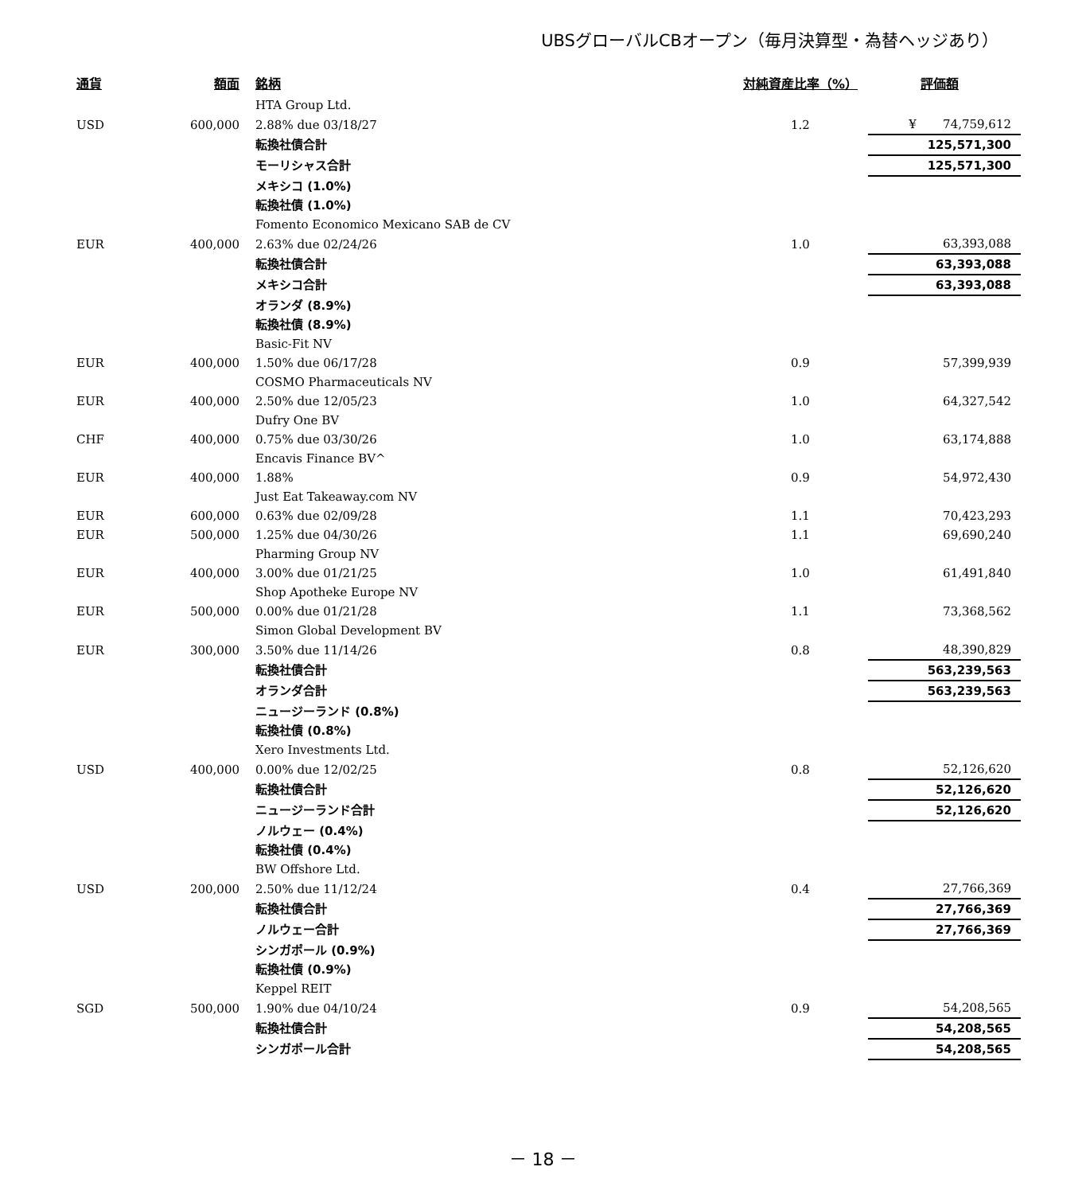UBSグローバルCBオープン（毎月決算型・為替ヘッジあり）
| 通貨 | 額面 | 銘柄 | 対純資産比率（%） | 評価額 |
| --- | --- | --- | --- | --- |
| | | HTA Group Ltd. | | |
| USD | 600,000 | 2.88% due 03/18/27 | 1.2 | ¥ 74,759,612 |
| | | 転換社債合計 | | 125,571,300 |
| | | モーリシャス合計 | | 125,571,300 |
| | | メキシコ (1.0%) | | |
| | | 転換社債 (1.0%) | | |
| | | Fomento Economico Mexicano SAB de CV | | |
| EUR | 400,000 | 2.63% due 02/24/26 | 1.0 | 63,393,088 |
| | | 転換社債合計 | | 63,393,088 |
| | | メキシコ合計 | | 63,393,088 |
| | | オランダ (8.9%) | | |
| | | 転換社債 (8.9%) | | |
| | | Basic-Fit NV | | |
| EUR | 400,000 | 1.50% due 06/17/28 | 0.9 | 57,399,939 |
| | | COSMO Pharmaceuticals NV | | |
| EUR | 400,000 | 2.50% due 12/05/23 | 1.0 | 64,327,542 |
| | | Dufry One BV | | |
| CHF | 400,000 | 0.75% due 03/30/26 | 1.0 | 63,174,888 |
| | | Encavis Finance BV^ | | |
| EUR | 400,000 | 1.88% | 0.9 | 54,972,430 |
| | | Just Eat Takeaway.com NV | | |
| EUR | 600,000 | 0.63% due 02/09/28 | 1.1 | 70,423,293 |
| EUR | 500,000 | 1.25% due 04/30/26 | 1.1 | 69,690,240 |
| | | Pharming Group NV | | |
| EUR | 400,000 | 3.00% due 01/21/25 | 1.0 | 61,491,840 |
| | | Shop Apotheke Europe NV | | |
| EUR | 500,000 | 0.00% due 01/21/28 | 1.1 | 73,368,562 |
| | | Simon Global Development BV | | |
| EUR | 300,000 | 3.50% due 11/14/26 | 0.8 | 48,390,829 |
| | | 転換社債合計 | | 563,239,563 |
| | | オランダ合計 | | 563,239,563 |
| | | ニュージーランド (0.8%) | | |
| | | 転換社債 (0.8%) | | |
| | | Xero Investments Ltd. | | |
| USD | 400,000 | 0.00% due 12/02/25 | 0.8 | 52,126,620 |
| | | 転換社債合計 | | 52,126,620 |
| | | ニュージーランド合計 | | 52,126,620 |
| | | ノルウェー (0.4%) | | |
| | | 転換社債 (0.4%) | | |
| | | BW Offshore Ltd. | | |
| USD | 200,000 | 2.50% due 11/12/24 | 0.4 | 27,766,369 |
| | | 転換社債合計 | | 27,766,369 |
| | | ノルウェー合計 | | 27,766,369 |
| | | シンガポール (0.9%) | | |
| | | 転換社債 (0.9%) | | |
| | | Keppel REIT | | |
| SGD | 500,000 | 1.90% due 04/10/24 | 0.9 | 54,208,565 |
| | | 転換社債合計 | | 54,208,565 |
| | | シンガポール合計 | | 54,208,565 |
－ 18 －